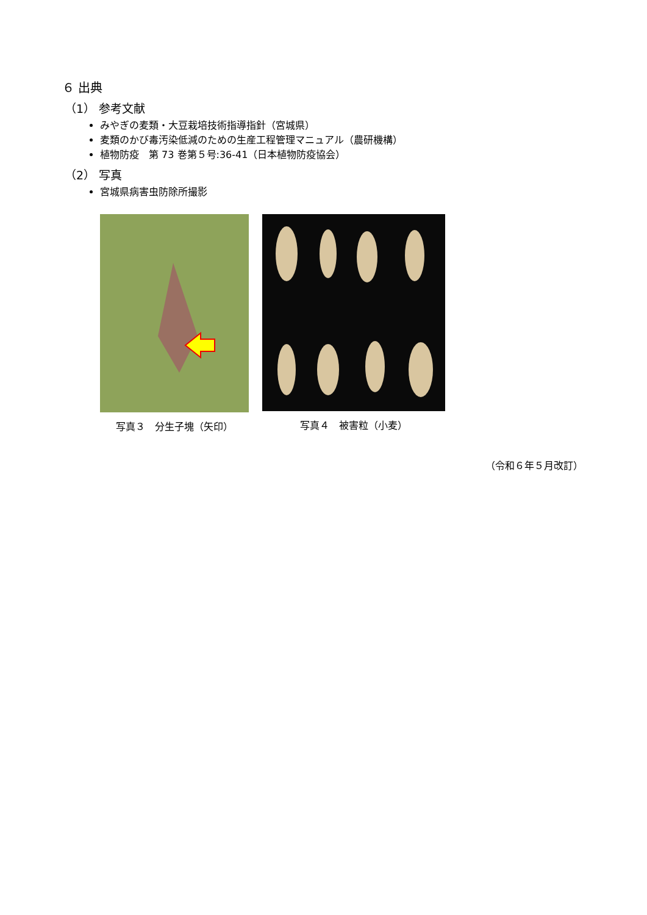６ 出典
（1） 参考文献
みやぎの麦類・大豆栽培技術指導指針（宮城県）
麦類のかび毒汚染低減のための生産工程管理マニュアル（農研機構）
植物防疫　第 73 巻第５号:36-41（日本植物防疫協会）
（2） 写真
宮城県病害虫防除所撮影
写真３　分生子塊（矢印） 写真４　被害粒（小麦）
（令和６年５月改訂）